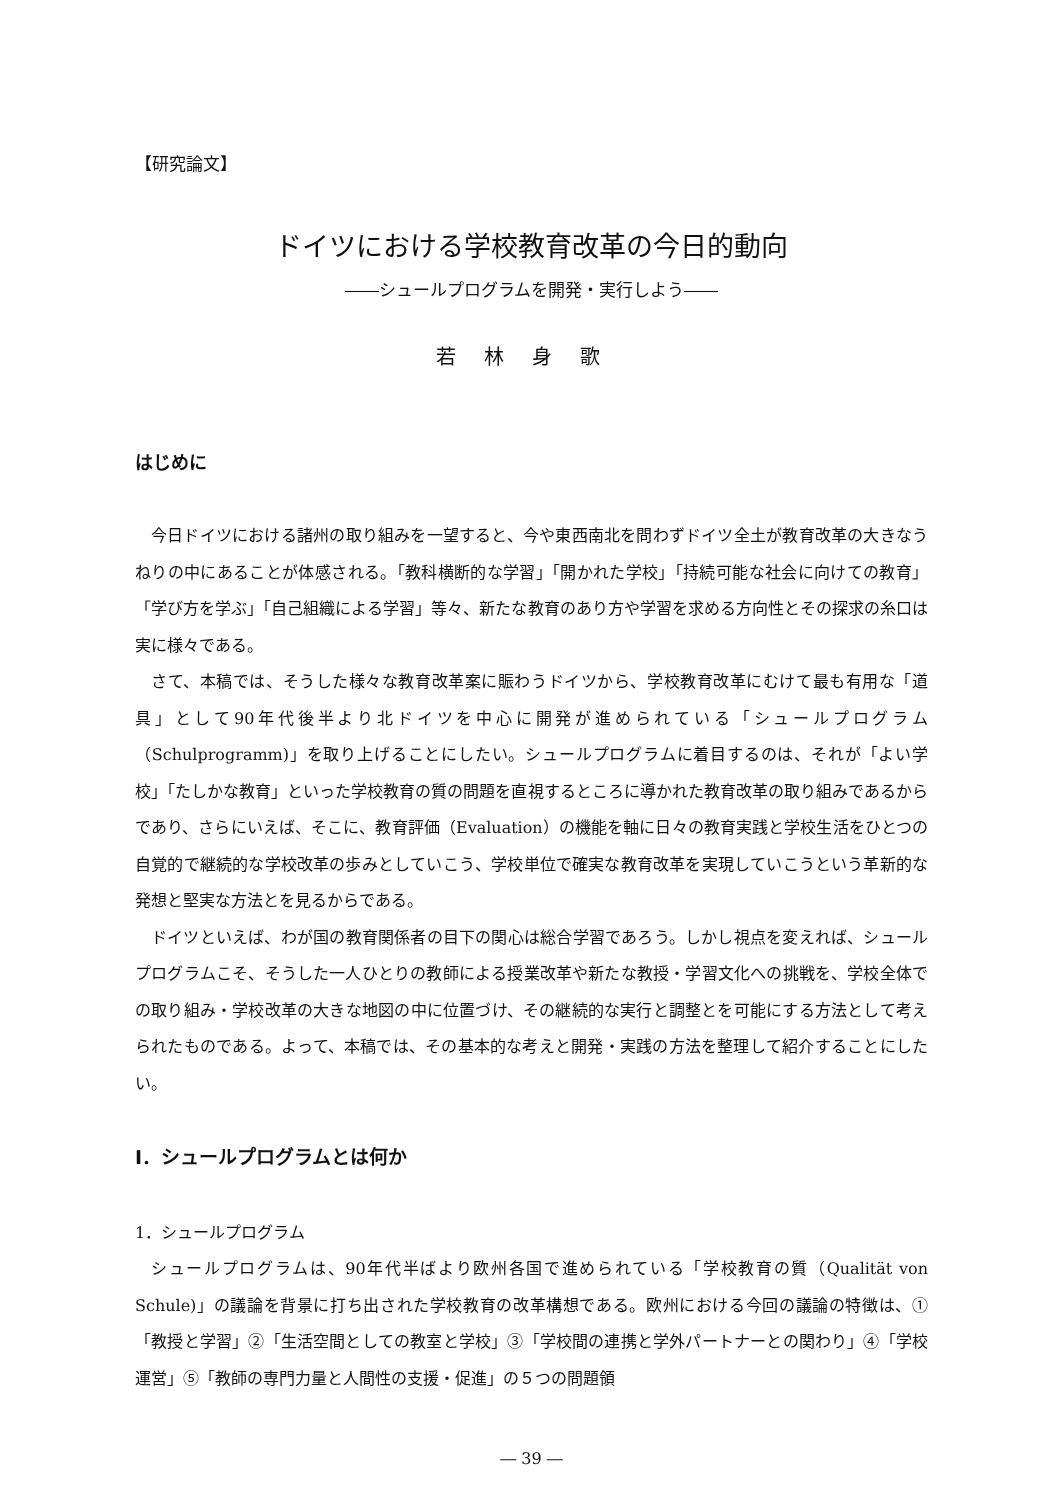【研究論文】
ドイツにおける学校教育改革の今日的動向
――シュールプログラムを開発・実行しよう――
若林身歌
はじめに
今日ドイツにおける諸州の取り組みを一望すると、今や東西南北を問わずドイツ全土が教育改革の大きなうねりの中にあることが体感される。「教科横断的な学習」「開かれた学校」「持続可能な社会に向けての教育」「学び方を学ぶ」「自己組織による学習」等々、新たな教育のあり方や学習を求める方向性とその探求の糸口は実に様々である。
さて、本稿では、そうした様々な教育改革案に賑わうドイツから、学校教育改革にむけて最も有用な「道具」として90年代後半より北ドイツを中心に開発が進められている「シュールプログラム（Schulprogramm)」を取り上げることにしたい。シュールプログラムに着目するのは、それが「よい学校」「たしかな教育」といった学校教育の質の問題を直視するところに導かれた教育改革の取り組みであるからであり、さらにいえば、そこに、教育評価（Evaluation）の機能を軸に日々の教育実践と学校生活をひとつの自覚的で継続的な学校改革の歩みとしていこう、学校単位で確実な教育改革を実現していこうという革新的な発想と堅実な方法とを見るからである。
ドイツといえば、わが国の教育関係者の目下の関心は総合学習であろう。しかし視点を変えれば、シュールプログラムこそ、そうした一人ひとりの教師による授業改革や新たな教授・学習文化への挑戦を、学校全体での取り組み・学校改革の大きな地図の中に位置づけ、その継続的な実行と調整とを可能にする方法として考えられたものである。よって、本稿では、その基本的な考えと開発・実践の方法を整理して紹介することにしたい。
Ⅰ．シュールプログラムとは何か
1．シュールプログラム
シュールプログラムは、90年代半ばより欧州各国で進められている「学校教育の質（Qualität von Schule)」の議論を背景に打ち出された学校教育の改革構想である。欧州における今回の議論の特徴は、①「教授と学習」②「生活空間としての教室と学校」③「学校間の連携と学外パートナーとの関わり」④「学校運営」⑤「教師の専門力量と人間性の支援・促進」の５つの問題領
― 39 ―